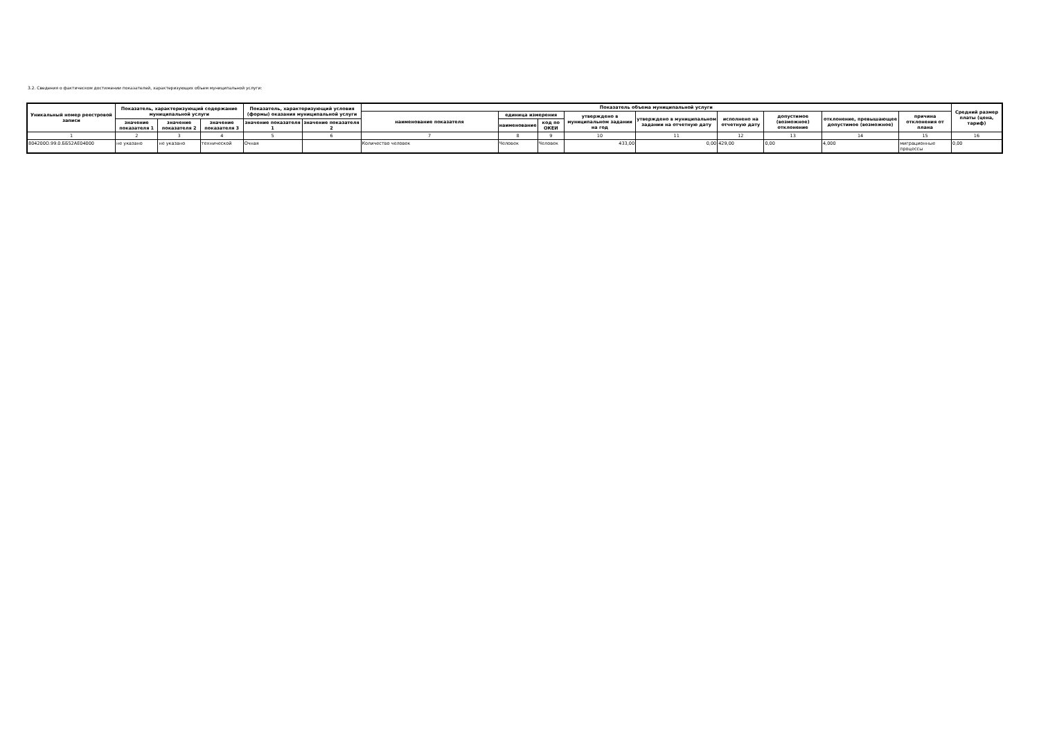3.2. Сведения о фактическом достижении показателей, характеризующих объем муниципальной услуги:
| Уникальный номер реестровой записи | Показатель, характеризующий содержание муниципальной услуги | | | Показатель, характеризующий условия (формы) оказания муниципальной услуги | | Показатель объема муниципальной услуги | | | | | | | | | Средний размер платы (цена, тариф) |
| --- | --- | --- | --- | --- | --- | --- | --- | --- | --- | --- | --- | --- | --- | --- | --- |
| | | | | | | наименование показателя | единица измерения | | утверждено в муниципальном задании на год | утверждено в муниципальном задании на отчетную дату | исполнено на отчетную дату | допустимое (возможное) отклонение | отклонение, превышающее допустимое (возможное) | причина отклонения от плана | |
| | значение показателя 1 | значение показателя 2 | значение показателя 3 | значение показателя 1 | значение показателя 2 | | наименование | код по ОКЕИ | | | | | | | |
| 1 | 2 | 3 | 4 | 5 | 6 | 7 | 8 | 9 | 10 | 11 | 12 | 13 | 14 | 15 | 16 |
| 804200О.99.0.ББ52АЕ04000 | не указано | не указано | технической | Очная | | Количество человек | Человек | Человек | 433,00 | 0,00 | 429,00 | 0,00 | 4,000 | миграционные процессы | 0,00 |